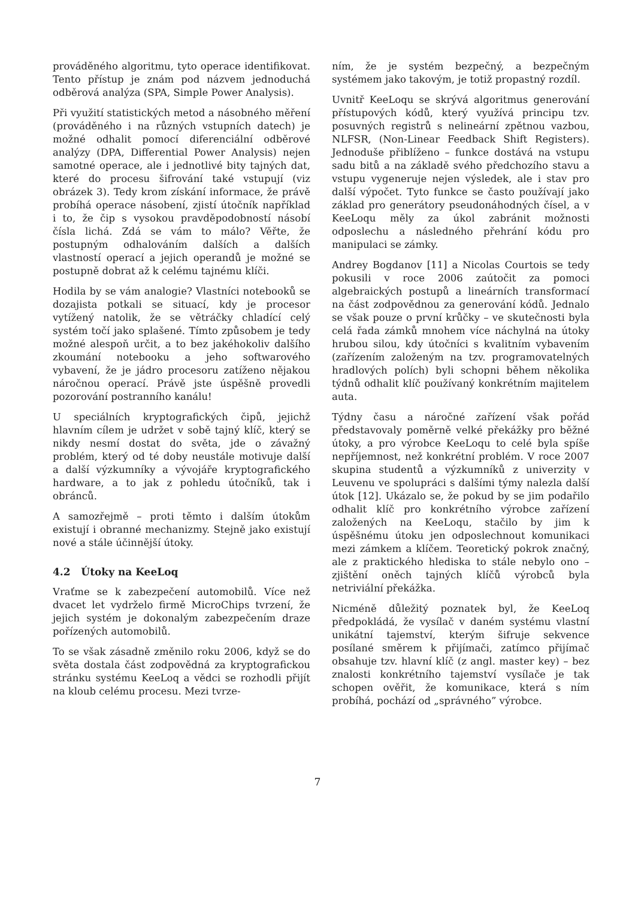prováděného algoritmu, tyto operace identifikovat. Tento přístup je znám pod názvem jednoduchá odběrová analýza (SPA, Simple Power Analysis).
Při využití statistických metod a násobného měření (prováděného i na různých vstupních datech) je možné odhalit pomocí diferenciální odběrové analýzy (DPA, Differential Power Analysis) nejen samotné operace, ale i jednotlivé bity tajných dat, které do procesu šifrování také vstupují (viz obrázek 3). Tedy krom získání informace, že právě probíhá operace násobení, zjistí útočník například i to, že čip s vysokou pravděpodobností násobí čísla lichá. Zdá se vám to málo? Věřte, že postupným odhalováním dalších a dalších vlastností operací a jejich operandů je možné se postupně dobrat až k celému tajnému klíči.
Hodila by se vám analogie? Vlastníci notebooků se dozajista potkali se situací, kdy je procesor vytížený natolik, že se větráčky chladící celý systém točí jako splašené. Tímto způsobem je tedy možné alespoň určit, a to bez jakéhokoliv dalšího zkoumání notebooku a jeho softwarového vybavení, že je jádro procesoru zatíženo nějakou náročnou operací. Právě jste úspěšně provedli pozorování postranního kanálu!
U speciálních kryptografických čipů, jejichž hlavním cílem je udržet v sobě tajný klíč, který se nikdy nesmí dostat do světa, jde o závažný problém, který od té doby neustále motivuje další a další výzkumníky a vývojáře kryptografického hardware, a to jak z pohledu útočníků, tak i obránců.
A samozřejmě – proti těmto i dalším útokům existují i obranné mechanizmy. Stejně jako existují nové a stále účinnější útoky.
4.2 Útoky na KeeLoq
Vraťme se k zabezpečení automobilů. Více než dvacet let vydrželo firmě MicroChips tvrzení, že jejich systém je dokonalým zabezpečením draze pořízených automobilů.
To se však zásadně změnilo roku 2006, když se do světa dostala část zodpovědná za kryptografickou stránku systému KeeLoq a vědci se rozhodli přijít na kloub celému procesu. Mezi tvrze-
ním, že je systém bezpečný, a bezpečným systémem jako takovým, je totiž propastný rozdíl.
Uvnitř KeeLoqu se skrývá algoritmus generování přístupových kódů, který využívá principu tzv. posuvných registrů s nelineární zpětnou vazbou, NLFSR, (Non-Linear Feedback Shift Registers). Jednoduše přiblíženo – funkce dostává na vstupu sadu bitů a na základě svého předchozího stavu a vstupu vygeneruje nejen výsledek, ale i stav pro další výpočet. Tyto funkce se často používají jako základ pro generátory pseudonáhodných čísel, a v KeeLoqu měly za úkol zabránit možnosti odposlechu a následného přehrání kódu pro manipulaci se zámky.
Andrey Bogdanov [11] a Nicolas Courtois se tedy pokusili v roce 2006 zaútočit za pomoci algebraických postupů a lineárních transformací na část zodpovědnou za generování kódů. Jednalo se však pouze o první krůčky – ve skutečnosti byla celá řada zámků mnohem více náchylná na útoky hrubou silou, kdy útočníci s kvalitním vybavením (zařízením založeným na tzv. programovatelných hradlových polích) byli schopni během několika týdnů odhalit klíč používaný konkrétním majitelem auta.
Týdny času a náročné zařízení však pořád představovaly poměrně velké překážky pro běžné útoky, a pro výrobce KeeLoqu to celé byla spíše nepříjemnost, než konkrétní problém. V roce 2007 skupina studentů a výzkumníků z univerzity v Leuvenu ve spolupráci s dalšími týmy nalezla další útok [12]. Ukázalo se, že pokud by se jim podařilo odhalit klíč pro konkrétního výrobce zařízení založených na KeeLoqu, stačilo by jim k úspěšnému útoku jen odposlechnout komunikaci mezi zámkem a klíčem. Teoretický pokrok značný, ale z praktického hlediska to stále nebylo ono – zjištění oněch tajných klíčů výrobců byla netriviální překážka.
Nicméně důležitý poznatek byl, že KeeLoq předpokládá, že vysílač v daném systému vlastní unikátní tajemství, kterým šifruje sekvence posílané směrem k přijímači, zatímco přijímač obsahuje tzv. hlavní klíč (z angl. master key) – bez znalosti konkrétního tajemství vysílače je tak schopen ověřit, že komunikace, která s ním probíhá, pochází od „správného” výrobce.
7